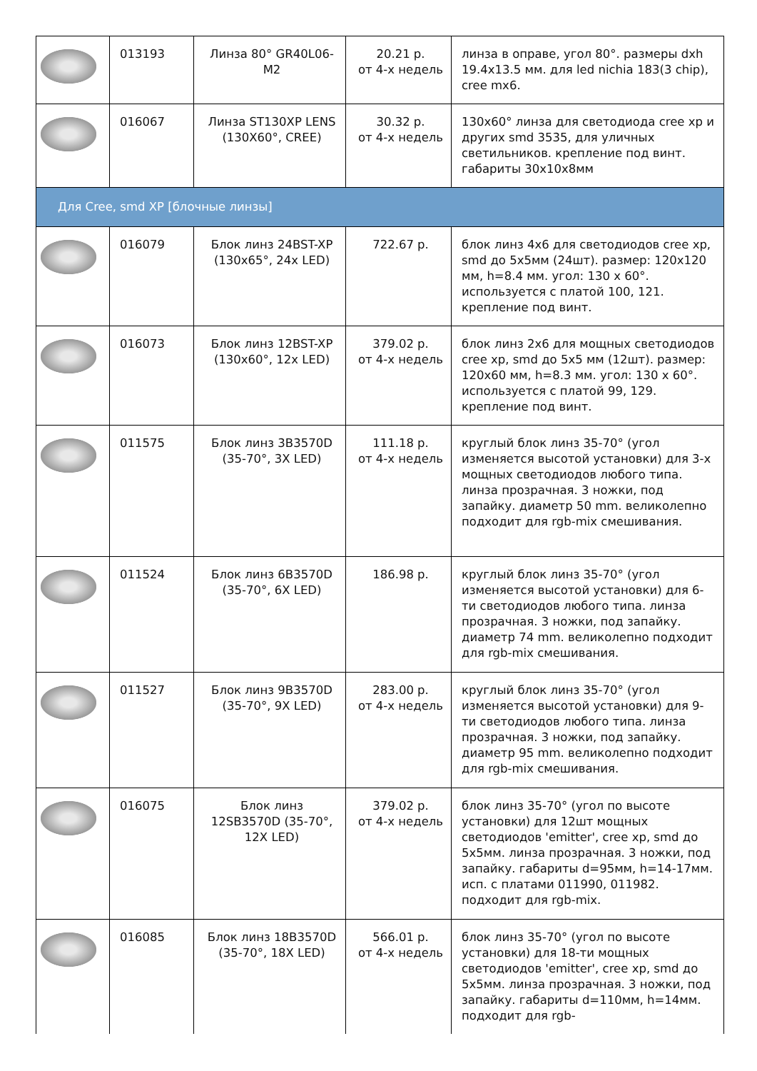| | 013193 | Линза 80° GR40L06-M2 | 20.21 р. от 4-х недель | линза в оправе, угол 80°. размеры dxh 19.4x13.5 мм. для led nichia 183(3 chip), cree mx6. |
| | 016067 | Линза ST130XP LENS (130X60°, CREE) | 30.32 р. от 4-х недель | 130x60° линза для светодиода cree xp и других smd 3535, для уличных светильников. крепление под винт. габариты 30x10x8мм |
| Для Cree, smd XP [блочные линзы] | | | | |
| | 016079 | Блок линз 24BST-XP (130x65°, 24x LED) | 722.67 р. | блок линз 4x6 для светодиодов cree xp, smd до 5x5мм (24шт). размер: 120x120 мм, h=8.4 мм. угол: 130 x 60°. используется с платой 100, 121. крепление под винт. |
| | 016073 | Блок линз 12BST-XP (130x60°, 12x LED) | 379.02 р. от 4-х недель | блок линз 2x6 для мощных светодиодов cree xp, smd до 5x5 мм (12шт). размер: 120x60 мм, h=8.3 мм. угол: 130 x 60°. используется с платой 99, 129. крепление под винт. |
| | 011575 | Блок линз 3B3570D (35-70°, 3X LED) | 111.18 р. от 4-х недель | круглый блок линз 35-70° (угол изменяется высотой установки) для 3-х мощных светодиодов любого типа. линза прозрачная. 3 ножки, под запайку. диаметр 50 mm. великолепно подходит для rgb-mix смешивания. |
| | 011524 | Блок линз 6B3570D (35-70°, 6X LED) | 186.98 р. | круглый блок линз 35-70° (угол изменяется высотой установки) для 6-ти светодиодов любого типа. линза прозрачная. 3 ножки, под запайку. диаметр 74 mm. великолепно подходит для rgb-mix смешивания. |
| | 011527 | Блок линз 9B3570D (35-70°, 9X LED) | 283.00 р. от 4-х недель | круглый блок линз 35-70° (угол изменяется высотой установки) для 9-ти светодиодов любого типа. линза прозрачная. 3 ножки, под запайку. диаметр 95 mm. великолепно подходит для rgb-mix смешивания. |
| | 016075 | Блок линз 12SB3570D (35-70°, 12X LED) | 379.02 р. от 4-х недель | блок линз 35-70° (угол по высоте установки) для 12шт мощных светодиодов 'emitter', cree xp, smd до 5x5мм. линза прозрачная. 3 ножки, под запайку. габариты d=95мм, h=14-17мм. исп. с платами 011990, 011982. подходит для rgb-mix. |
| | 016085 | Блок линз 18B3570D (35-70°, 18X LED) | 566.01 р. от 4-х недель | блок линз 35-70° (угол по высоте установки) для 18-ти мощных светодиодов 'emitter', cree xp, smd до 5x5мм. линза прозрачная. 3 ножки, под запайку. габариты d=110мм, h=14мм. подходит для rgb- |